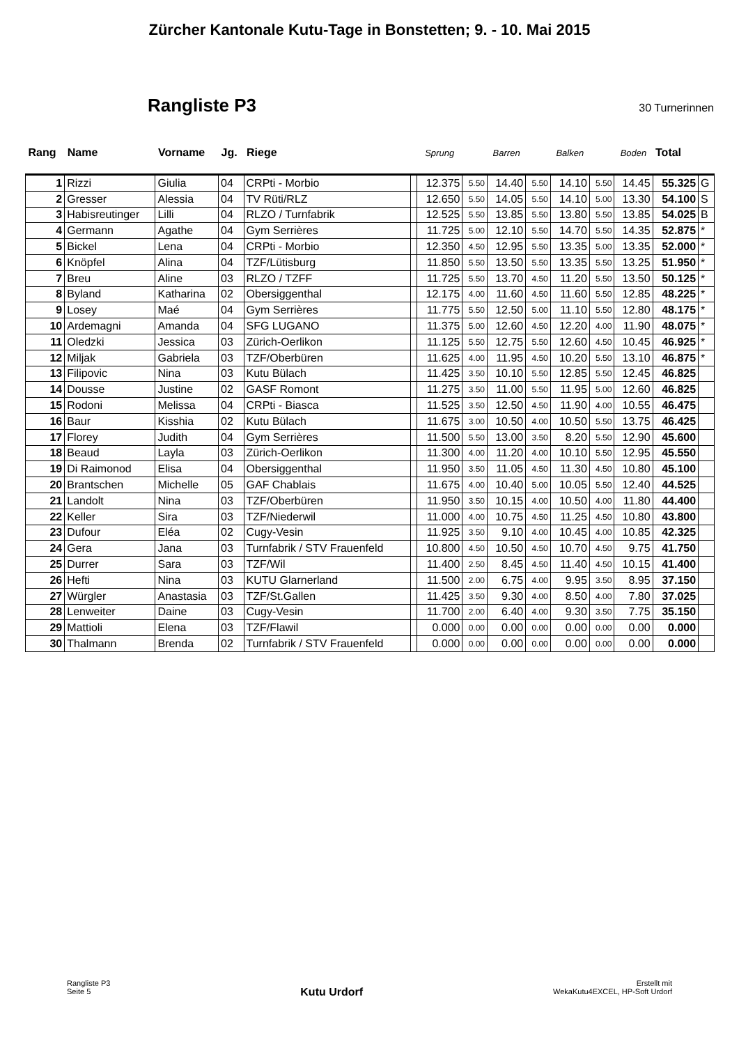Zürcher Kantonale Kutu-Tage in Bonstetten; 9. - 10. Mai 2015
Rangliste P3
30 Turnerinnen
| Rang | Name | Vorname | Jg. | Riege | | Sprung | | Barren | | Balken | | Boden | Total | |
| --- | --- | --- | --- | --- | --- | --- | --- | --- | --- | --- | --- | --- | --- | --- |
| 1 | Rizzi | Giulia | 04 | CRPti - Morbio | | 12.375 | 5.50 | 14.40 | 5.50 | 14.10 | 5.50 | 14.45 | 55.325 | G |
| 2 | Gresser | Alessia | 04 | TV Rüti/RLZ | | 12.650 | 5.50 | 14.05 | 5.50 | 14.10 | 5.00 | 13.30 | 54.100 | S |
| 3 | Habisreutinger | Lilli | 04 | RLZO / Turnfabrik | | 12.525 | 5.50 | 13.85 | 5.50 | 13.80 | 5.50 | 13.85 | 54.025 | B |
| 4 | Germann | Agathe | 04 | Gym Serrières | | 11.725 | 5.00 | 12.10 | 5.50 | 14.70 | 5.50 | 14.35 | 52.875 | * |
| 5 | Bickel | Lena | 04 | CRPti - Morbio | | 12.350 | 4.50 | 12.95 | 5.50 | 13.35 | 5.00 | 13.35 | 52.000 | * |
| 6 | Knöpfel | Alina | 04 | TZF/Lütisburg | | 11.850 | 5.50 | 13.50 | 5.50 | 13.35 | 5.50 | 13.25 | 51.950 | * |
| 7 | Breu | Aline | 03 | RLZO / TZFF | | 11.725 | 5.50 | 13.70 | 4.50 | 11.20 | 5.50 | 13.50 | 50.125 | * |
| 8 | Byland | Katharina | 02 | Obersiggenthal | | 12.175 | 4.00 | 11.60 | 4.50 | 11.60 | 5.50 | 12.85 | 48.225 | * |
| 9 | Losey | Maé | 04 | Gym Serrières | | 11.775 | 5.50 | 12.50 | 5.00 | 11.10 | 5.50 | 12.80 | 48.175 | * |
| 10 | Ardemagni | Amanda | 04 | SFG LUGANO | | 11.375 | 5.00 | 12.60 | 4.50 | 12.20 | 4.00 | 11.90 | 48.075 | * |
| 11 | Oledzki | Jessica | 03 | Zürich-Oerlikon | | 11.125 | 5.50 | 12.75 | 5.50 | 12.60 | 4.50 | 10.45 | 46.925 | * |
| 12 | Miljak | Gabriela | 03 | TZF/Oberbüren | | 11.625 | 4.00 | 11.95 | 4.50 | 10.20 | 5.50 | 13.10 | 46.875 | * |
| 13 | Filipovic | Nina | 03 | Kutu Bülach | | 11.425 | 3.50 | 10.10 | 5.50 | 12.85 | 5.50 | 12.45 | 46.825 | |
| 14 | Dousse | Justine | 02 | GASF Romont | | 11.275 | 3.50 | 11.00 | 5.50 | 11.95 | 5.00 | 12.60 | 46.825 | |
| 15 | Rodoni | Melissa | 04 | CRPti - Biasca | | 11.525 | 3.50 | 12.50 | 4.50 | 11.90 | 4.00 | 10.55 | 46.475 | |
| 16 | Baur | Kisshia | 02 | Kutu Bülach | | 11.675 | 3.00 | 10.50 | 4.00 | 10.50 | 5.50 | 13.75 | 46.425 | |
| 17 | Florey | Judith | 04 | Gym Serrières | | 11.500 | 5.50 | 13.00 | 3.50 | 8.20 | 5.50 | 12.90 | 45.600 | |
| 18 | Beaud | Layla | 03 | Zürich-Oerlikon | | 11.300 | 4.00 | 11.20 | 4.00 | 10.10 | 5.50 | 12.95 | 45.550 | |
| 19 | Di Raimonod | Elisa | 04 | Obersiggenthal | | 11.950 | 3.50 | 11.05 | 4.50 | 11.30 | 4.50 | 10.80 | 45.100 | |
| 20 | Brantschen | Michelle | 05 | GAF Chablais | | 11.675 | 4.00 | 10.40 | 5.00 | 10.05 | 5.50 | 12.40 | 44.525 | |
| 21 | Landolt | Nina | 03 | TZF/Oberbüren | | 11.950 | 3.50 | 10.15 | 4.00 | 10.50 | 4.00 | 11.80 | 44.400 | |
| 22 | Keller | Sira | 03 | TZF/Niederwil | | 11.000 | 4.00 | 10.75 | 4.50 | 11.25 | 4.50 | 10.80 | 43.800 | |
| 23 | Dufour | Eléa | 02 | Cugy-Vesin | | 11.925 | 3.50 | 9.10 | 4.00 | 10.45 | 4.00 | 10.85 | 42.325 | |
| 24 | Gera | Jana | 03 | Turnfabrik / STV Frauenfeld | | 10.800 | 4.50 | 10.50 | 4.50 | 10.70 | 4.50 | 9.75 | 41.750 | |
| 25 | Durrer | Sara | 03 | TZF/Wil | | 11.400 | 2.50 | 8.45 | 4.50 | 11.40 | 4.50 | 10.15 | 41.400 | |
| 26 | Hefti | Nina | 03 | KUTU Glarnerland | | 11.500 | 2.00 | 6.75 | 4.00 | 9.95 | 3.50 | 8.95 | 37.150 | |
| 27 | Würgler | Anastasia | 03 | TZF/St.Gallen | | 11.425 | 3.50 | 9.30 | 4.00 | 8.50 | 4.00 | 7.80 | 37.025 | |
| 28 | Lenweiter | Daine | 03 | Cugy-Vesin | | 11.700 | 2.00 | 6.40 | 4.00 | 9.30 | 3.50 | 7.75 | 35.150 | |
| 29 | Mattioli | Elena | 03 | TZF/Flawil | | 0.000 | 0.00 | 0.00 | 0.00 | 0.00 | 0.00 | 0.00 | 0.000 | |
| 30 | Thalmann | Brenda | 02 | Turnfabrik / STV Frauenfeld | | 0.000 | 0.00 | 0.00 | 0.00 | 0.00 | 0.00 | 0.00 | 0.000 | |
Rangliste P3
Seite 5
Kutu Urdorf
Erstellt mit
WekaKutu4EXCEL, HP-Soft Urdorf